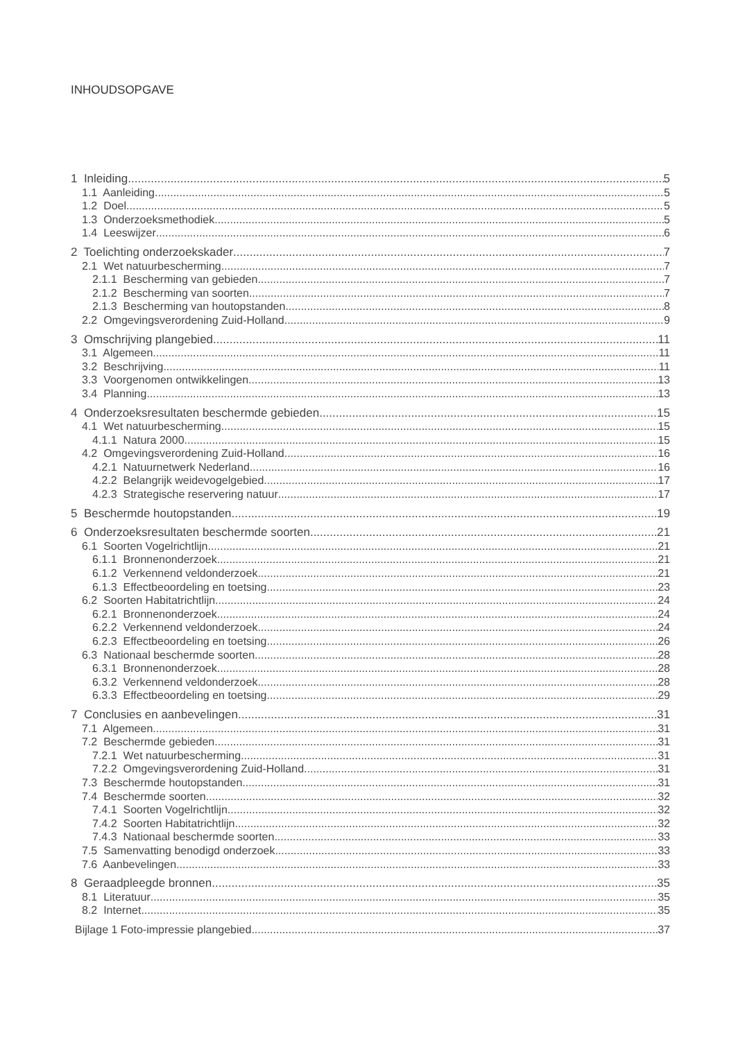INHOUDSOPGAVE
1 Inleiding 5
1.1 Aanleiding 5
1.2 Doel 5
1.3 Onderzoeksmethodiek 5
1.4 Leeswijzer 6
2 Toelichting onderzoekskader 7
2.1 Wet natuurbescherming 7
2.1.1 Bescherming van gebieden 7
2.1.2 Bescherming van soorten 7
2.1.3 Bescherming van houtopstanden 8
2.2 Omgevingsverordening Zuid-Holland 9
3 Omschrijving plangebied 11
3.1 Algemeen 11
3.2 Beschrijving 11
3.3 Voorgenomen ontwikkelingen 13
3.4 Planning 13
4 Onderzoeksresultaten beschermde gebieden 15
4.1 Wet natuurbescherming 15
4.1.1 Natura 2000 15
4.2 Omgevingsverordening Zuid-Holland 16
4.2.1 Natuurnetwerk Nederland 16
4.2.2 Belangrijk weidevogelgebied 17
4.2.3 Strategische reservering natuur 17
5 Beschermde houtopstanden 19
6 Onderzoeksresultaten beschermde soorten 21
6.1 Soorten Vogelrichtlijn 21
6.1.1 Bronnenonderzoek 21
6.1.2 Verkennend veldonderzoek 21
6.1.3 Effectbeoordeling en toetsing 23
6.2 Soorten Habitatrichtlijn 24
6.2.1 Bronnenonderzoek 24
6.2.2 Verkennend veldonderzoek 24
6.2.3 Effectbeoordeling en toetsing 26
6.3 Nationaal beschermde soorten 28
6.3.1 Bronnenonderzoek 28
6.3.2 Verkennend veldonderzoek 28
6.3.3 Effectbeoordeling en toetsing 29
7 Conclusies en aanbevelingen 31
7.1 Algemeen 31
7.2 Beschermde gebieden 31
7.2.1 Wet natuurbescherming 31
7.2.2 Omgevingsverordening Zuid-Holland 31
7.3 Beschermde houtopstanden 31
7.4 Beschermde soorten 32
7.4.1 Soorten Vogelrichtlijn 32
7.4.2 Soorten Habitatrichtlijn 32
7.4.3 Nationaal beschermde soorten 33
7.5 Samenvatting benodigd onderzoek 33
7.6 Aanbevelingen 33
8 Geraadpleegde bronnen 35
8.1 Literatuur 35
8.2 Internet 35
Bijlage 1 Foto-impressie plangebied 37